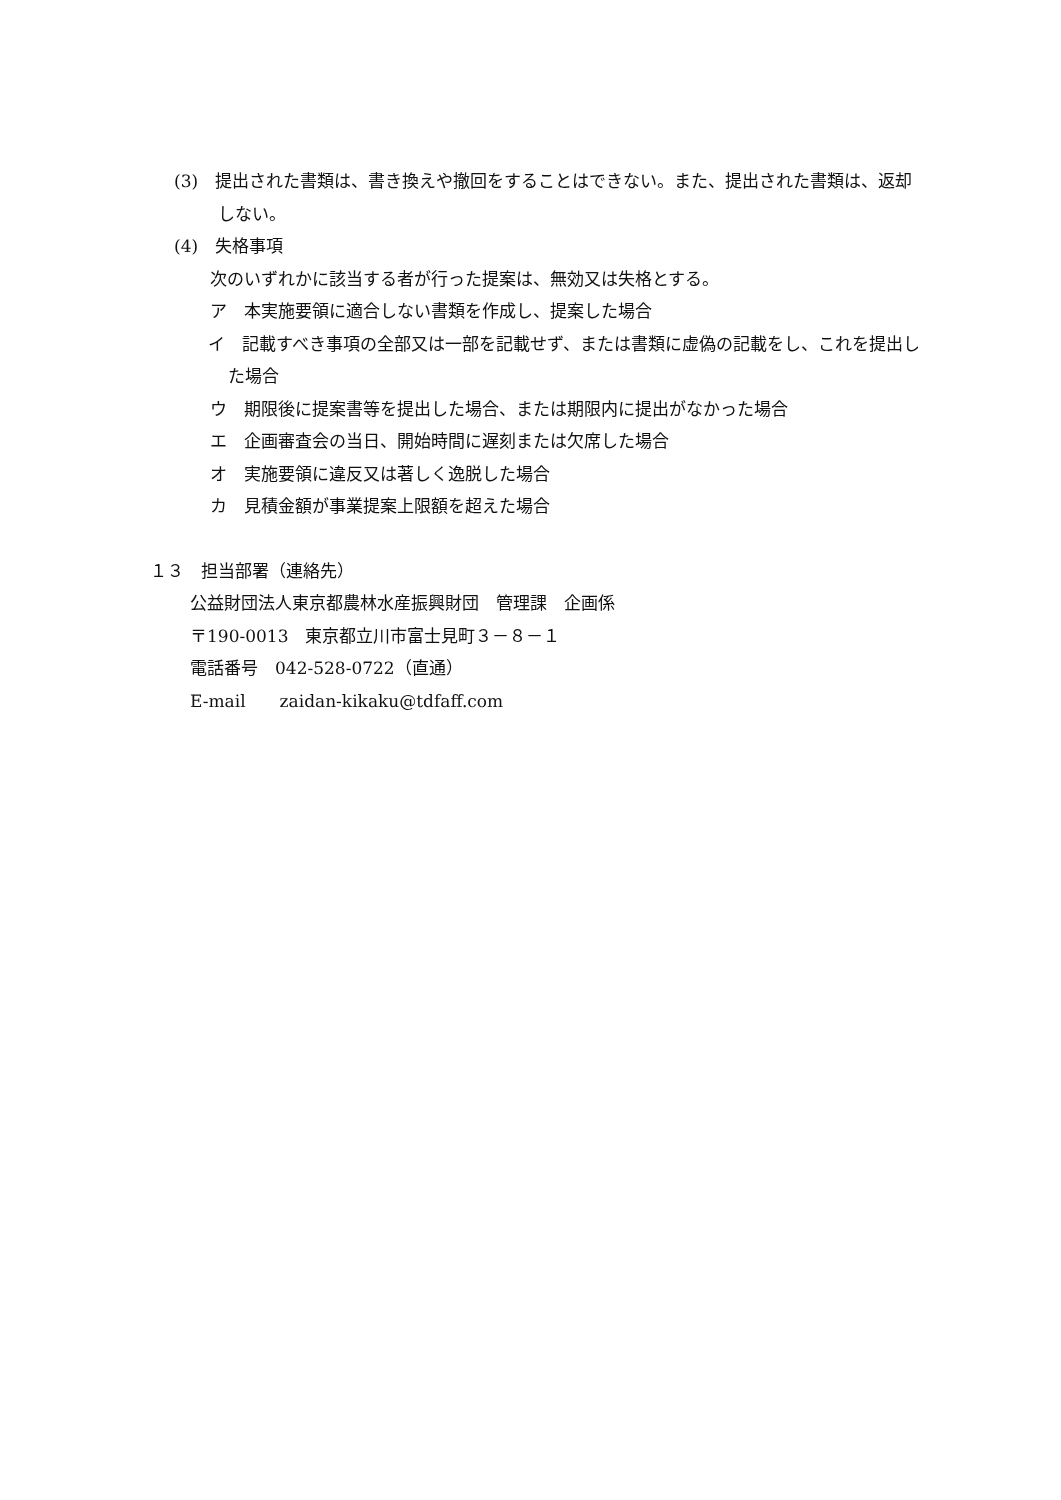(3)　提出された書類は、書き換えや撤回をすることはできない。また、提出された書類は、返却しない。
(4)　失格事項
次のいずれかに該当する者が行った提案は、無効又は失格とする。
ア　本実施要領に適合しない書類を作成し、提案した場合
イ　記載すべき事項の全部又は一部を記載せず、または書類に虚偽の記載をし、これを提出した場合
ウ　期限後に提案書等を提出した場合、または期限内に提出がなかった場合
エ　企画審査会の当日、開始時間に遅刻または欠席した場合
オ　実施要領に違反又は著しく逸脱した場合
カ　見積金額が事業提案上限額を超えた場合
１３　担当部署（連絡先）
公益財団法人東京都農林水産振興財団　管理課　企画係
〒190-0013　東京都立川市富士見町３－８－１
電話番号　042-528-0722（直通）
E-mail　　zaidan-kikaku@tdfaff.com